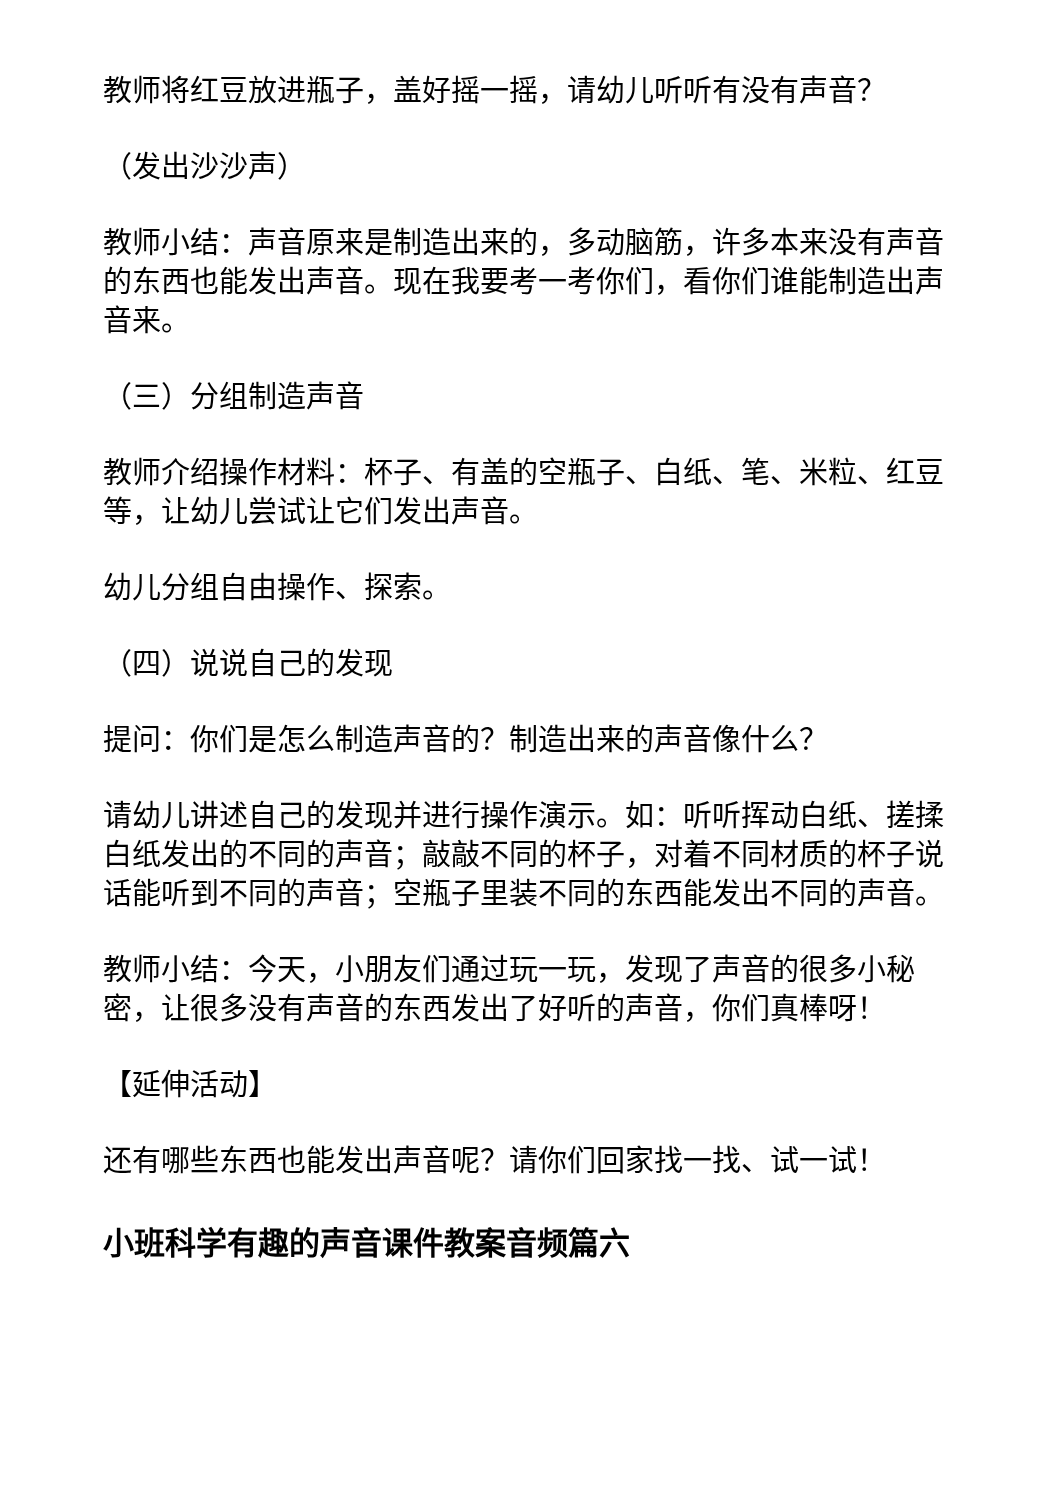教师将红豆放进瓶子，盖好摇一摇，请幼儿听听有没有声音？
（发出沙沙声）
教师小结：声音原来是制造出来的，多动脑筋，许多本来没有声音的东西也能发出声音。现在我要考一考你们，看你们谁能制造出声音来。
（三）分组制造声音
教师介绍操作材料：杯子、有盖的空瓶子、白纸、笔、米粒、红豆等，让幼儿尝试让它们发出声音。
幼儿分组自由操作、探索。
（四）说说自己的发现
提问：你们是怎么制造声音的？制造出来的声音像什么？
请幼儿讲述自己的发现并进行操作演示。如：听听挥动白纸、搓揉白纸发出的不同的声音；敲敲不同的杯子，对着不同材质的杯子说话能听到不同的声音；空瓶子里装不同的东西能发出不同的声音。
教师小结：今天，小朋友们通过玩一玩，发现了声音的很多小秘密，让很多没有声音的东西发出了好听的声音，你们真棒呀！
【延伸活动】
还有哪些东西也能发出声音呢？请你们回家找一找、试一试！
小班科学有趣的声音课件教案音频篇六